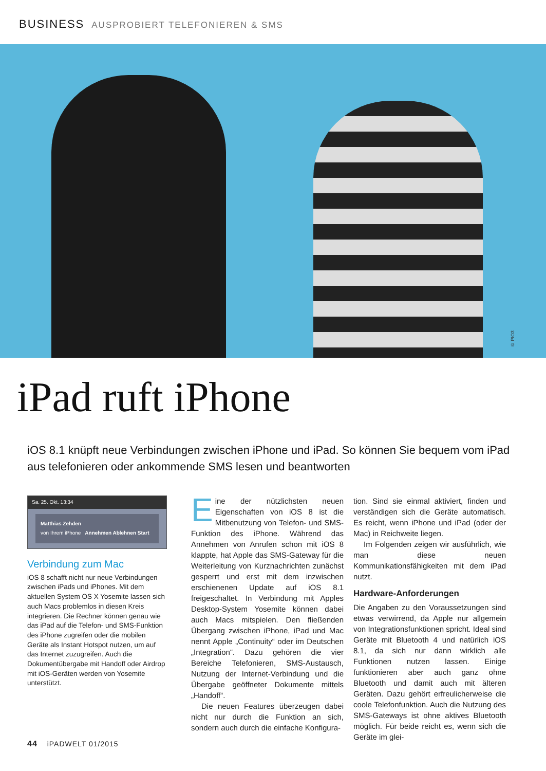BUSINESS AUSPROBIERT TELEFONIEREN & SMS
© PIO3
iPad ruft iPhone
iOS 8.1 knüpft neue Verbindungen zwischen iPhone und iPad. So können Sie bequem vom iPad aus telefonieren oder ankommende SMS lesen und beantworten
Sa. 25. Okt. 13:34
Matthias Zehden
von Ihrem iPhone Annehmen Ablehnen Start
Verbindung zum Mac
iOS 8 schafft nicht nur neue Verbindungen zwischen iPads und iPhones. Mit dem aktuellen System OS X Yosemite lassen sich auch Macs problemlos in diesen Kreis integrieren. Die Rechner können genau wie das iPad auf die Telefon- und SMS-Funktion des iPhone zugreifen oder die mobilen Geräte als Instant Hotspot nutzen, um auf das Internet zuzugreifen. Auch die Dokumentübergabe mit Handoff oder Airdrop mit iOS-Geräten werden von Yosemite unterstützt.
Eine der nützlichsten neuen Eigenschaften von iOS 8 ist die Mitbenutzung von Telefon- und SMS-Funktion des iPhone. Während das Annehmen von Anrufen schon mit iOS 8 klappte, hat Apple das SMS-Gateway für die Weiterleitung von Kurznachrichten zunächst gesperrt und erst mit dem inzwischen erschienenen Update auf iOS 8.1 freigeschaltet. In Verbindung mit Apples Desktop-System Yosemite können dabei auch Macs mitspielen. Den fließenden Übergang zwischen iPhone, iPad und Mac nennt Apple „Continuity“ oder im Deutschen „Integration“. Dazu gehören die vier Bereiche Telefonieren, SMS-Austausch, Nutzung der Internet-Verbindung und die Übergabe geöffneter Dokumente mittels „Handoff“.
Die neuen Features überzeugen dabei nicht nur durch die Funktion an sich, sondern auch durch die einfache Konfigura-
tion. Sind sie einmal aktiviert, finden und verständigen sich die Geräte automatisch. Es reicht, wenn iPhone und iPad (oder der Mac) in Reichweite liegen.
Im Folgenden zeigen wir ausführlich, wie man diese neuen Kommunikationsfähigkeiten mit dem iPad nutzt.
Hardware-Anforderungen
Die Angaben zu den Voraussetzungen sind etwas verwirrend, da Apple nur allgemein von Integrationsfunktionen spricht. Ideal sind Geräte mit Bluetooth 4 und natürlich iOS 8.1, da sich nur dann wirklich alle Funktionen nutzen lassen. Einige funktionieren aber auch ganz ohne Bluetooth und damit auch mit älteren Geräten. Dazu gehört erfreulicherweise die coole Telefonfunktion. Auch die Nutzung des SMS-Gateways ist ohne aktives Bluetooth möglich. Für beide reicht es, wenn sich die Geräte im glei-
44 iPADWELT 01/2015